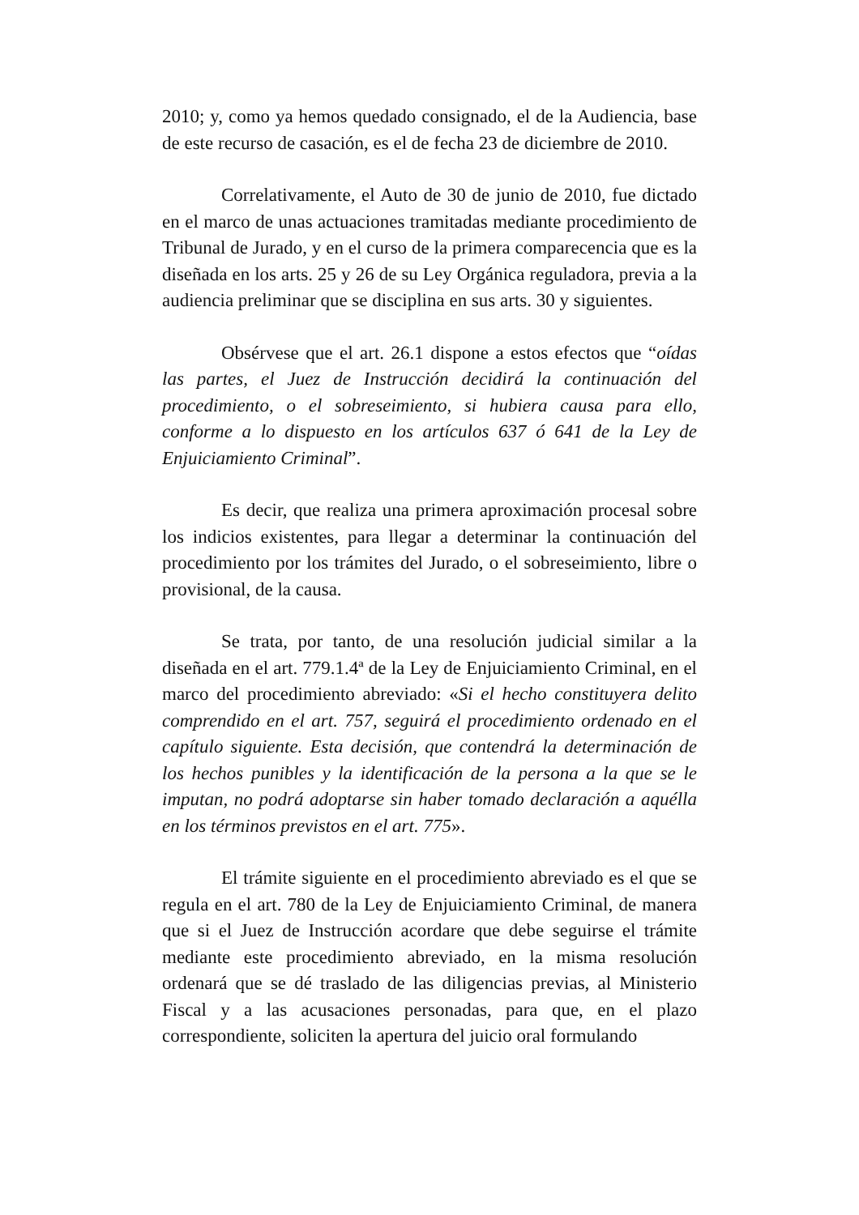2010; y, como ya hemos quedado consignado, el de la Audiencia, base de este recurso de casación, es el de fecha 23 de diciembre de 2010.
Correlativamente, el Auto de 30 de junio de 2010, fue dictado en el marco de unas actuaciones tramitadas mediante procedimiento de Tribunal de Jurado, y en el curso de la primera comparecencia que es la diseñada en los arts. 25 y 26 de su Ley Orgánica reguladora, previa a la audiencia preliminar que se disciplina en sus arts. 30 y siguientes.
Obsérvese que el art. 26.1 dispone a estos efectos que “oídas las partes, el Juez de Instrucción decidirá la continuación del procedimiento, o el sobreseimiento, si hubiera causa para ello, conforme a lo dispuesto en los artículos 637 ó 641 de la Ley de Enjuiciamiento Criminal”.
Es decir, que realiza una primera aproximación procesal sobre los indicios existentes, para llegar a determinar la continuación del procedimiento por los trámites del Jurado, o el sobreseimiento, libre o provisional, de la causa.
Se trata, por tanto, de una resolución judicial similar a la diseñada en el art. 779.1.4ª de la Ley de Enjuiciamiento Criminal, en el marco del procedimiento abreviado: «Si el hecho constituyera delito comprendido en el art. 757, seguirá el procedimiento ordenado en el capítulo siguiente. Esta decisión, que contendrá la determinación de los hechos punibles y la identificación de la persona a la que se le imputan, no podrá adoptarse sin haber tomado declaración a aquélla en los términos previstos en el art. 775».
El trámite siguiente en el procedimiento abreviado es el que se regula en el art. 780 de la Ley de Enjuiciamiento Criminal, de manera que si el Juez de Instrucción acordare que debe seguirse el trámite mediante este procedimiento abreviado, en la misma resolución ordenará que se dé traslado de las diligencias previas, al Ministerio Fiscal y a las acusaciones personadas, para que, en el plazo correspondiente, soliciten la apertura del juicio oral formulando